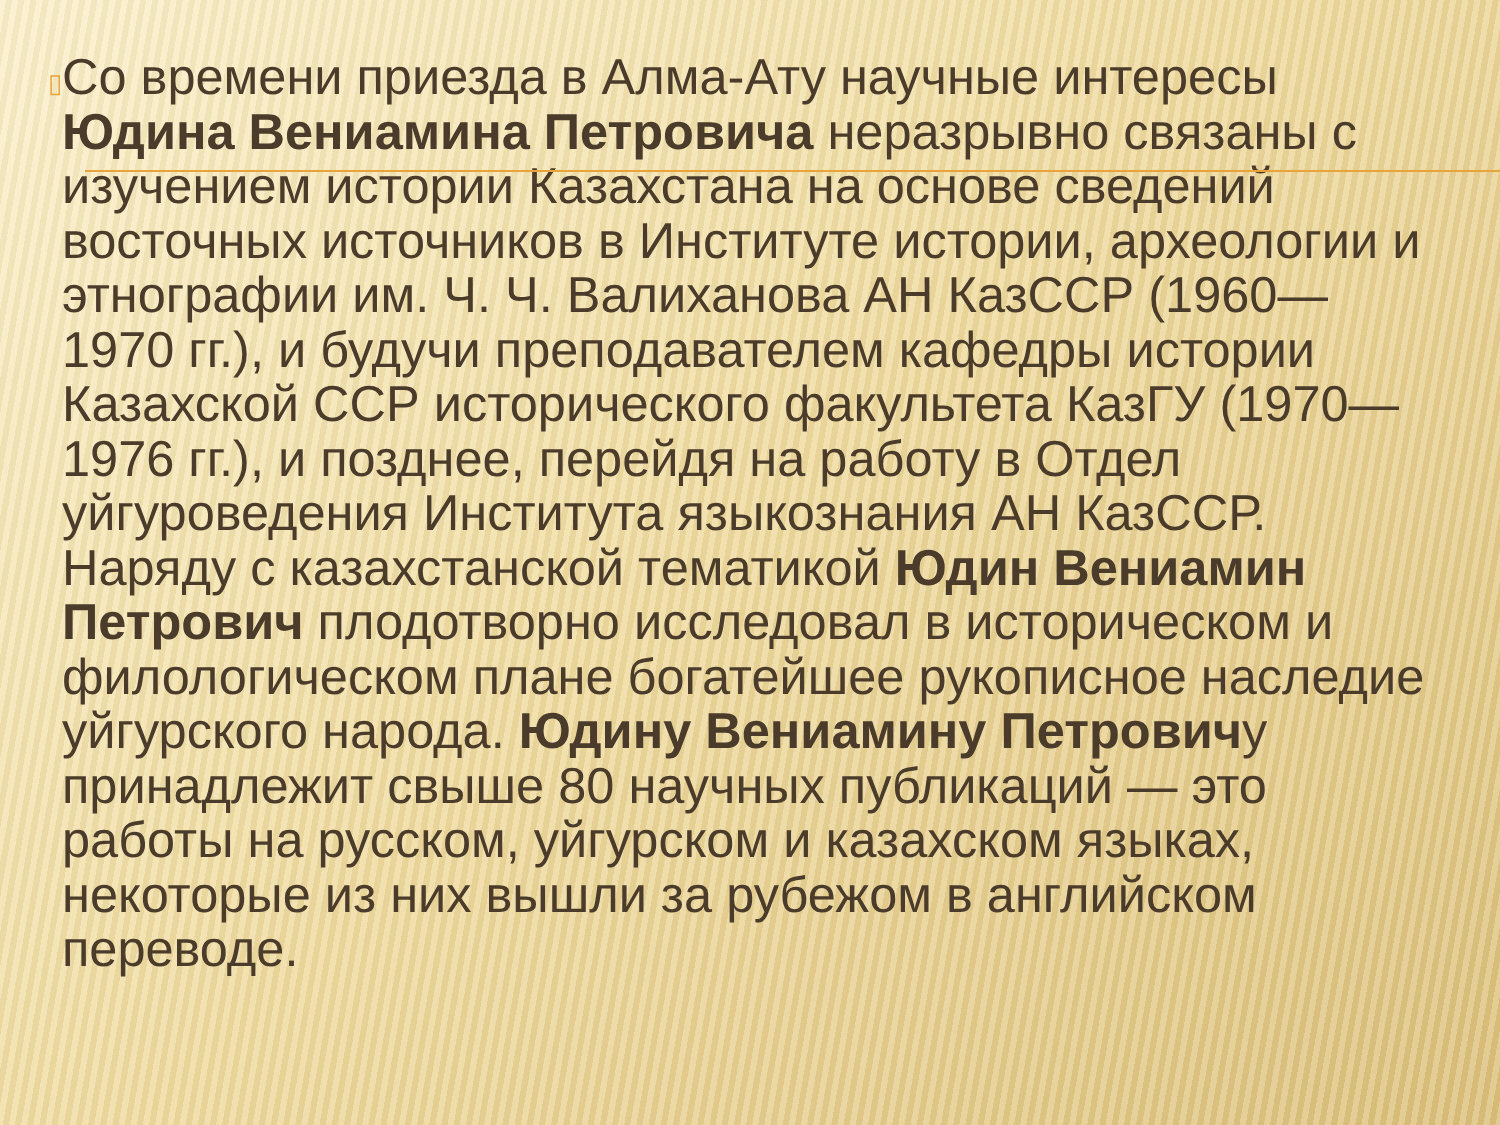▯
Со времени приезда в Алма-Ату научные интересы Юдина Вениамина Петровича неразрывно связаны с изучением истории Казахстана на основе сведений восточных источников в Институте истории, археологии и этнографии им. Ч. Ч. Валиханова АН КазССР (1960—1970 гг.), и будучи преподавателем кафедры истории Казахской ССР исторического факультета КазГУ (1970—1976 гг.), и позднее, перейдя на работу в Отдел уйгуроведения Института языкознания АН КазССР. Наряду с казахстанской тематикой Юдин Вениамин Петрович плодотворно исследовал в историческом и филологическом плане богатейшее рукописное наследие уйгурского народа. Юдину Вениамину Петровичу принадлежит свыше 80 научных публикаций — это работы на русском, уйгурском и казахском языках, некоторые из них вышли за рубежом в английском переводе.